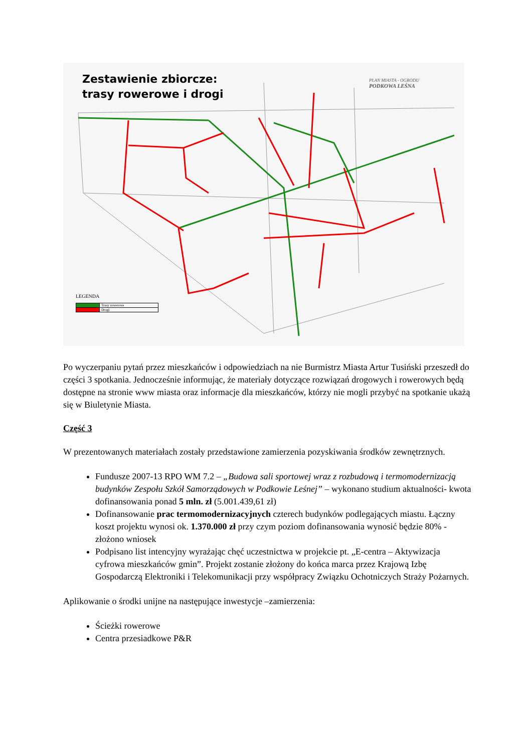Zestawienie zbiorcze:
trasy rowerowe i drogi
PLAN MIASTA - OGRODU
PODKOWA LEŚNA
LEGENDA
| | Trasy rowerowe |
| | Drogi |
Po wyczerpaniu pytań przez mieszkańców i odpowiedziach na nie Burmistrz Miasta Artur Tusiński przeszedł do części 3 spotkania. Jednocześnie informując, że materiały dotyczące rozwiązań drogowych i rowerowych będą dostępne na stronie www miasta oraz informacje dla mieszkańców, którzy nie mogli przybyć na spotkanie ukażą się w Biuletynie Miasta.
Część 3
W prezentowanych materiałach zostały przedstawione zamierzenia pozyskiwania środków zewnętrznych.
Fundusze 2007-13 RPO WM 7.2 – „Budowa sali sportowej wraz z rozbudową i termomodernizacją budynków Zespołu Szkół Samorządowych w Podkowie Leśnej” – wykonano studium aktualności- kwota dofinansowania ponad 5 mln. zł (5.001.439,61 zł)
Dofinansowanie prac termomodernizacyjnych czterech budynków podlegających miastu. Łączny koszt projektu wynosi ok. 1.370.000 zł przy czym poziom dofinansowania wynosić będzie 80% - złożono wniosek
Podpisano list intencyjny wyrażając chęć uczestnictwa w projekcie pt. „E-centra – Aktywizacja cyfrowa mieszkańców gmin”. Projekt zostanie złożony do końca marca przez Krajową Izbę Gospodarczą Elektroniki i Telekomunikacji przy współpracy Związku Ochotniczych Straży Pożarnych.
Aplikowanie o środki unijne na następujące inwestycje –zamierzenia:
Ścieżki rowerowe
Centra przesiadkowe P&R